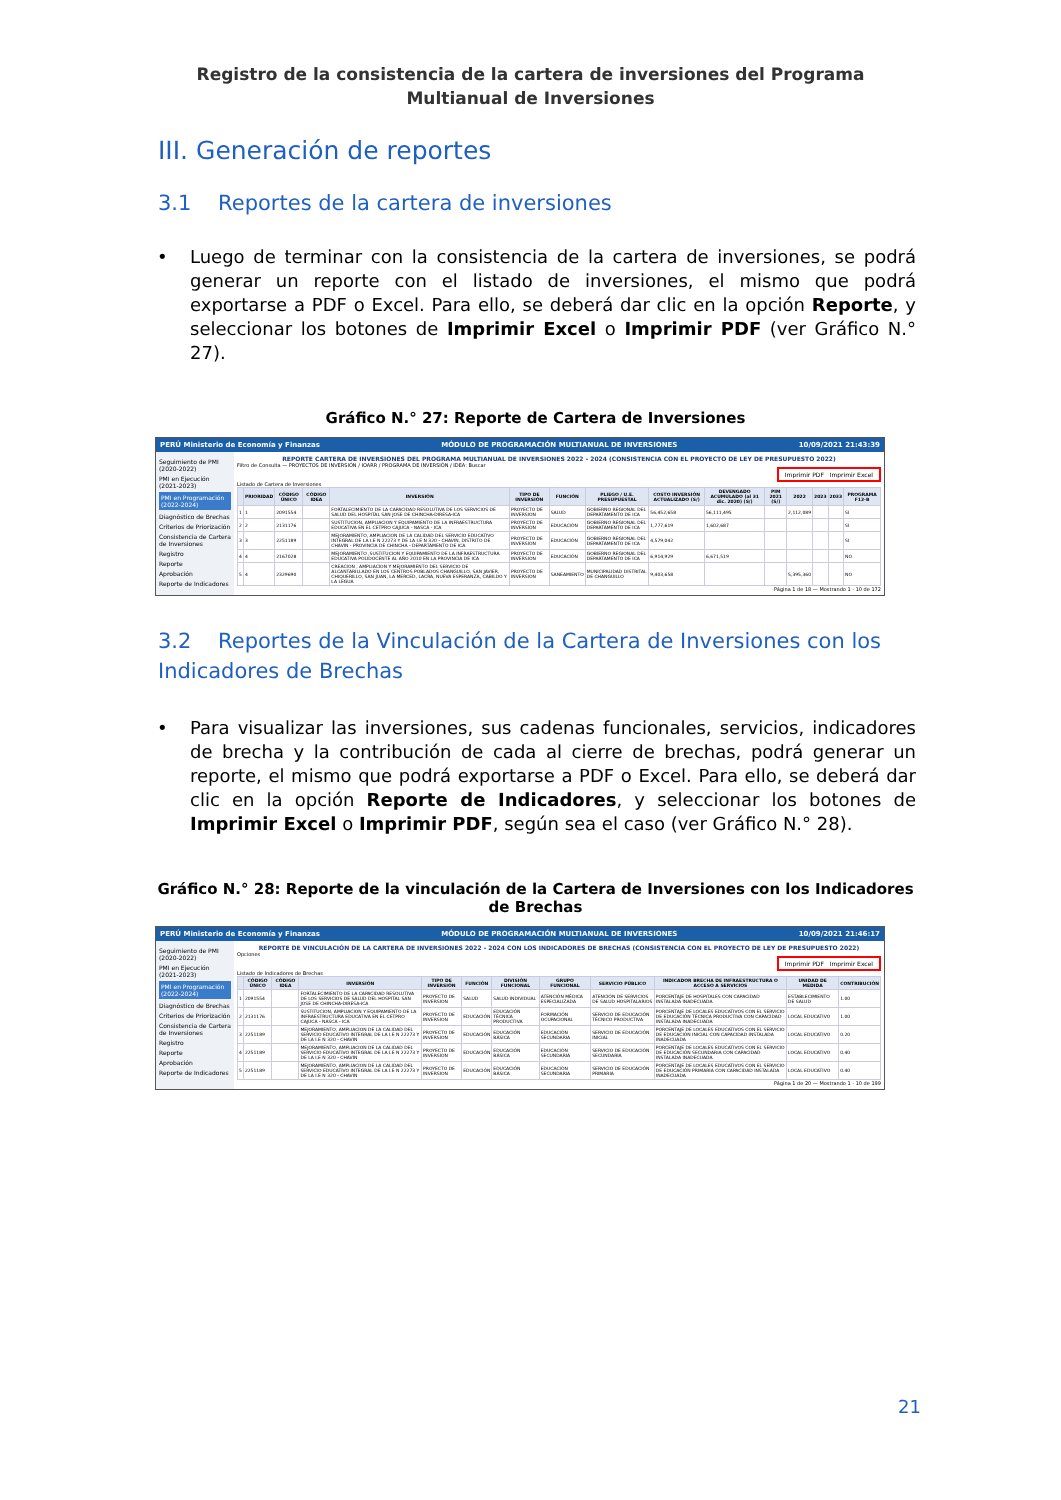Registro de la consistencia de la cartera de inversiones del Programa Multianual de Inversiones
III. Generación de reportes
3.1 Reportes de la cartera de inversiones
• Luego de terminar con la consistencia de la cartera de inversiones, se podrá generar un reporte con el listado de inversiones, el mismo que podrá exportarse a PDF o Excel. Para ello, se deberá dar clic en la opción Reporte, y seleccionar los botones de Imprimir Excel o Imprimir PDF (ver Gráfico N.° 27).
Gráfico N.° 27: Reporte de Cartera de Inversiones
PERÚ Ministerio de Economía y Finanzas MÓDULO DE PROGRAMACIÓN MULTIANUAL DE INVERSIONES 10/09/2021 21:43:39
Seguimiento de PMI (2020-2022)
PMI en Ejecución (2021-2023)
PMI en Programación (2022-2024)
Diagnóstico de Brechas
Criterios de Priorización
Consistencia de Cartera de Inversiones
Registro
Reporte
Aprobación
Reporte de Indicadores
REPORTE CARTERA DE INVERSIONES DEL PROGRAMA MULTIANUAL DE INVERSIONES 2022 - 2024 (CONSISTENCIA CON EL PROYECTO DE LEY DE PRESUPUESTO 2022)
Filtro de Consulta — PROYECTOS DE INVERSIÓN / IOARR / PROGRAMA DE INVERSIÓN / IDEA: Buscar
Imprimir PDF Imprimir Excel
Listado de Cartera de Inversiones
| | PRIORIDAD | CÓDIGO ÚNICO | CÓDIGO IDEA | INVERSIÓN | TIPO DE INVERSIÓN | FUNCIÓN | PLIEGO / U.E. PRESUPUESTAL | COSTO INVERSIÓN ACTUALIZADO (S/) | DEVENGADO ACUMULADO (al 31 dic. 2020) (S/) | PIM 2021 (S/) | 2022 | 2023 | 2033 | PROGRAMA F12-B |
| --- | --- | --- | --- | --- | --- | --- | --- | --- | --- | --- | --- | --- | --- | --- |
| 1 | 1 | 2091554 | | FORTALECIMIENTO DE LA CAPACIDAD RESOLUTIVA DE LOS SERVICIOS DE SALUD DEL HOSPITAL SAN JOSE DE CHINCHA-DIRESA-ICA | PROYECTO DE INVERSION | SALUD | GOBIERNO REGIONAL DEL DEPARTAMENTO DE ICA | 56,452,658 | 56,111,495 | | 2,112,089 | | | SI |
| 2 | 2 | 2131176 | | SUSTITUCION, AMPLIACION Y EQUIPAMIENTO DE LA INFRAESTRUCTURA EDUCATIVA EN EL CETPRO CAJUCA - NASCA - ICA | PROYECTO DE INVERSION | EDUCACIÓN | GOBIERNO REGIONAL DEL DEPARTAMENTO DE ICA | 1,777,619 | 1,602,687 | | | | | SI |
| 3 | 3 | 2251189 | | MEJORAMIENTO, AMPLIACION DE LA CALIDAD DEL SERVICIO EDUCATIVO INTEGRAL DE LA I.E N 22273 Y DE LA I.E N 320 - CHAVIN, DISTRITO DE CHAVIN - PROVINCIA DE CHINCHA - DEPARTAMENTO DE ICA | PROYECTO DE INVERSION | EDUCACIÓN | GOBIERNO REGIONAL DEL DEPARTAMENTO DE ICA | 4,579,042 | | | | | | SI |
| 4 | 4 | 2167028 | | MEJORAMIENTO ,SUSTITUCION Y EQUIPAMIENTO DE LA INFRAESTRUCTURA EDUCATIVA POLIDOCENTE AL AÑO 2010 EN LA PROVINCIA DE ICA | PROYECTO DE INVERSION | EDUCACIÓN | GOBIERNO REGIONAL DEL DEPARTAMENTO DE ICA | 6,914,929 | 6,671,519 | | | | | NO |
| 5 | 4 | 2329690 | | CREACION , AMPLIACION Y MEJORAMIENTO DEL SERVICIO DE ALCANTARILLADO EN LOS CENTROS POBLADOS CHANGUILLO, SAN JAVIER, CHIQUERILLO, SAN JUAN, LA MERCED, LACRA, NUEVA ESPERANZA, CABILDO Y LA LEGUA | PROYECTO DE INVERSION | SANEAMIENTO | MUNICIPALIDAD DISTRITAL DE CHANGUILLO | 9,403,658 | | | 5,395,360 | | | NO |
Página 1 de 18 — Mostrando 1 - 10 de 172
3.2 Reportes de la Vinculación de la Cartera de Inversiones con los Indicadores de Brechas
• Para visualizar las inversiones, sus cadenas funcionales, servicios, indicadores de brecha y la contribución de cada al cierre de brechas, podrá generar un reporte, el mismo que podrá exportarse a PDF o Excel. Para ello, se deberá dar clic en la opción Reporte de Indicadores, y seleccionar los botones de Imprimir Excel o Imprimir PDF, según sea el caso (ver Gráfico N.° 28).
Gráfico N.° 28: Reporte de la vinculación de la Cartera de Inversiones con los Indicadores de Brechas
PERÚ Ministerio de Economía y Finanzas MÓDULO DE PROGRAMACIÓN MULTIANUAL DE INVERSIONES 10/09/2021 21:46:17
Seguimiento de PMI (2020-2022)
PMI en Ejecución (2021-2023)
PMI en Programación (2022-2024)
Diagnóstico de Brechas
Criterios de Priorización
Consistencia de Cartera de Inversiones
Registro
Reporte
Aprobación
Reporte de Indicadores
REPORTE DE VINCULACIÓN DE LA CARTERA DE INVERSIONES 2022 - 2024 CON LOS INDICADORES DE BRECHAS (CONSISTENCIA CON EL PROYECTO DE LEY DE PRESUPUESTO 2022)
Opciones
Imprimir PDF Imprimir Excel
Listado de Indicadores de Brechas
| | CÓDIGO ÚNICO | CÓDIGO IDEA | INVERSIÓN | TIPO DE INVERSIÓN | FUNCIÓN | DIVISIÓN FUNCIONAL | GRUPO FUNCIONAL | SERVICIO PÚBLICO | INDICADOR BRECHA DE INFRAESTRUCTURA O ACCESO A SERVICIOS | UNIDAD DE MEDIDA | CONTRIBUCIÓN |
| --- | --- | --- | --- | --- | --- | --- | --- | --- | --- | --- | --- |
| 1 | 2091554 | | FORTALECIMIENTO DE LA CAPACIDAD RESOLUTIVA DE LOS SERVICIOS DE SALUD DEL HOSPITAL SAN JOSE DE CHINCHA-DIRESA-ICA | PROYECTO DE INVERSION | SALUD | SALUD INDIVIDUAL | ATENCIÓN MÉDICA ESPECIALIZADA | ATENCIÓN DE SERVICIOS DE SALUD HOSPITALARIOS | PORCENTAJE DE HOSPITALES CON CAPACIDAD INSTALADA INADECUADA | ESTABLECIMIENTO DE SALUD | 1.00 |
| 2 | 2131176 | | SUSTITUCION, AMPLIACION Y EQUIPAMIENTO DE LA INFRAESTRUCTURA EDUCATIVA EN EL CETPRO CAJUCA - NASCA - ICA | PROYECTO DE INVERSION | EDUCACIÓN | EDUCACIÓN TÉCNICA PRODUCTIVA | FORMACIÓN OCUPACIONAL | SERVICIO DE EDUCACIÓN TÉCNICO PRODUCTIVA | PORCENTAJE DE LOCALES EDUCATIVOS CON EL SERVICIO DE EDUCACIÓN TÉCNICA PRODUCTIVA CON CAPACIDAD INSTALADA INADECUADA | LOCAL EDUCATIVO | 1.00 |
| 3 | 2251189 | | MEJORAMIENTO, AMPLIACION DE LA CALIDAD DEL SERVICIO EDUCATIVO INTEGRAL DE LA I.E N 22273 Y DE LA I.E N 320 - CHAVIN | PROYECTO DE INVERSION | EDUCACIÓN | EDUCACIÓN BÁSICA | EDUCACIÓN SECUNDARIA | SERVICIO DE EDUCACIÓN INICIAL | PORCENTAJE DE LOCALES EDUCATIVOS CON EL SERVICIO DE EDUCACIÓN INICIAL CON CAPACIDAD INSTALADA INADECUADA | LOCAL EDUCATIVO | 0.20 |
| 4 | 2251189 | | MEJORAMIENTO, AMPLIACION DE LA CALIDAD DEL SERVICIO EDUCATIVO INTEGRAL DE LA I.E N 22273 Y DE LA I.E N 320 - CHAVIN | PROYECTO DE INVERSION | EDUCACIÓN | EDUCACIÓN BÁSICA | EDUCACIÓN SECUNDARIA | SERVICIO DE EDUCACIÓN SECUNDARIA | PORCENTAJE DE LOCALES EDUCATIVOS CON EL SERVICIO DE EDUCACIÓN SECUNDARIA CON CAPACIDAD INSTALADA INADECUADA | LOCAL EDUCATIVO | 0.40 |
| 5 | 2251189 | | MEJORAMIENTO, AMPLIACION DE LA CALIDAD DEL SERVICIO EDUCATIVO INTEGRAL DE LA I.E N 22273 Y DE LA I.E N 320 - CHAVIN | PROYECTO DE INVERSION | EDUCACIÓN | EDUCACIÓN BÁSICA | EDUCACIÓN SECUNDARIA | SERVICIO DE EDUCACIÓN PRIMARIA | PORCENTAJE DE LOCALES EDUCATIVOS CON EL SERVICIO DE EDUCACIÓN PRIMARIA CON CAPACIDAD INSTALADA INADECUADA | LOCAL EDUCATIVO | 0.40 |
Página 1 de 20 — Mostrando 1 - 10 de 199
21